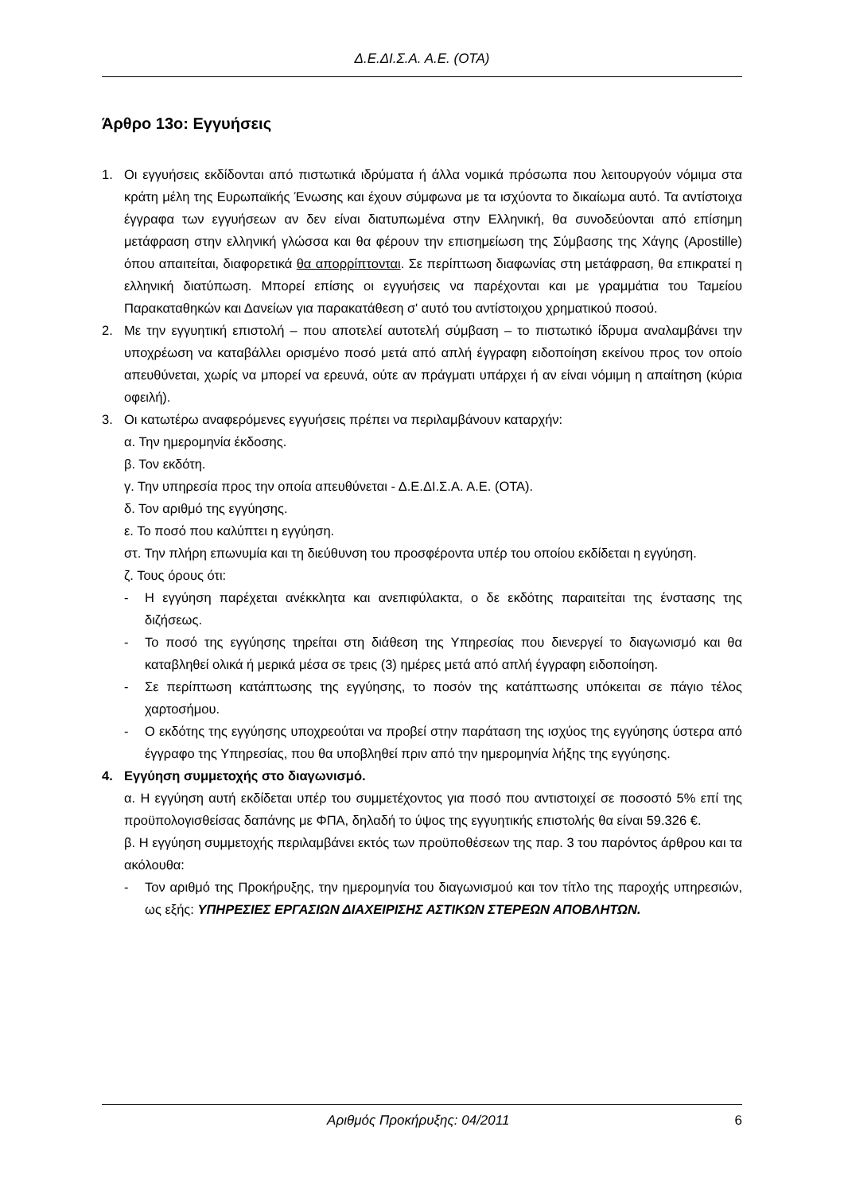Δ.Ε.ΔΙ.Σ.Α. Α.Ε. (ΟΤΑ)
Άρθρο 13ο: Εγγυήσεις
1. Οι εγγυήσεις εκδίδονται από πιστωτικά ιδρύματα ή άλλα νομικά πρόσωπα που λειτουργούν νόμιμα στα κράτη μέλη της Ευρωπαϊκής Ένωσης και έχουν σύμφωνα με τα ισχύοντα το δικαίωμα αυτό. Τα αντίστοιχα έγγραφα των εγγυήσεων αν δεν είναι διατυπωμένα στην Ελληνική, θα συνοδεύονται από επίσημη μετάφραση στην ελληνική γλώσσα και θα φέρουν την επισημείωση της Σύμβασης της Χάγης (Apostille) όπου απαιτείται, διαφορετικά θα απορρίπτονται. Σε περίπτωση διαφωνίας στη μετάφραση, θα επικρατεί η ελληνική διατύπωση. Μπορεί επίσης οι εγγυήσεις να παρέχονται και με γραμμάτια του Ταμείου Παρακαταθηκών και Δανείων για παρακατάθεση σ' αυτό του αντίστοιχου χρηματικού ποσού.
2. Με την εγγυητική επιστολή – που αποτελεί αυτοτελή σύμβαση – το πιστωτικό ίδρυμα αναλαμβάνει την υποχρέωση να καταβάλλει ορισμένο ποσό μετά από απλή έγγραφη ειδοποίηση εκείνου προς τον οποίο απευθύνεται, χωρίς να μπορεί να ερευνά, ούτε αν πράγματι υπάρχει ή αν είναι νόμιμη η απαίτηση (κύρια οφειλή).
3. Οι κατωτέρω αναφερόμενες εγγυήσεις πρέπει να περιλαμβάνουν καταρχήν:
α. Την ημερομηνία έκδοσης.
β. Τον εκδότη.
γ. Την υπηρεσία προς την οποία απευθύνεται - Δ.Ε.ΔΙ.Σ.Α. Α.Ε. (ΟΤΑ).
δ. Τον αριθμό της εγγύησης.
ε. Το ποσό που καλύπτει η εγγύηση.
στ. Την πλήρη επωνυμία και τη διεύθυνση του προσφέροντα υπέρ του οποίου εκδίδεται η εγγύηση.
ζ. Τους όρους ότι:
- Η εγγύηση παρέχεται ανέκκλητα και ανεπιφύλακτα, ο δε εκδότης παραιτείται της ένστασης της διζήσεως.
- Το ποσό της εγγύησης τηρείται στη διάθεση της Υπηρεσίας που διενεργεί το διαγωνισμό και θα καταβληθεί ολικά ή μερικά μέσα σε τρεις (3) ημέρες μετά από απλή έγγραφη ειδοποίηση.
- Σε περίπτωση κατάπτωσης της εγγύησης, το ποσόν της κατάπτωσης υπόκειται σε πάγιο τέλος χαρτοσήμου.
- Ο εκδότης της εγγύησης υποχρεούται να προβεί στην παράταση της ισχύος της εγγύησης ύστερα από έγγραφο της Υπηρεσίας, που θα υποβληθεί πριν από την ημερομηνία λήξης της εγγύησης.
4. Εγγύηση συμμετοχής στο διαγωνισμό.
α. Η εγγύηση αυτή εκδίδεται υπέρ του συμμετέχοντος για ποσό που αντιστοιχεί σε ποσοστό 5% επί της προϋπολογισθείσας δαπάνης με ΦΠΑ, δηλαδή το ύψος της εγγυητικής επιστολής θα είναι 59.326 €.
β. Η εγγύηση συμμετοχής περιλαμβάνει εκτός των προϋποθέσεων της παρ. 3 του παρόντος άρθρου και τα ακόλουθα:
- Τον αριθμό της Προκήρυξης, την ημερομηνία του διαγωνισμού και τον τίτλο της παροχής υπηρεσιών, ως εξής: ΥΠΗΡΕΣΙΕΣ ΕΡΓΑΣΙΩΝ ΔΙΑΧΕΙΡΙΣΗΣ ΑΣΤΙΚΩΝ ΣΤΕΡΕΩΝ ΑΠΟΒΛΗΤΩΝ.
Αριθμός Προκήρυξης: 04/2011 6